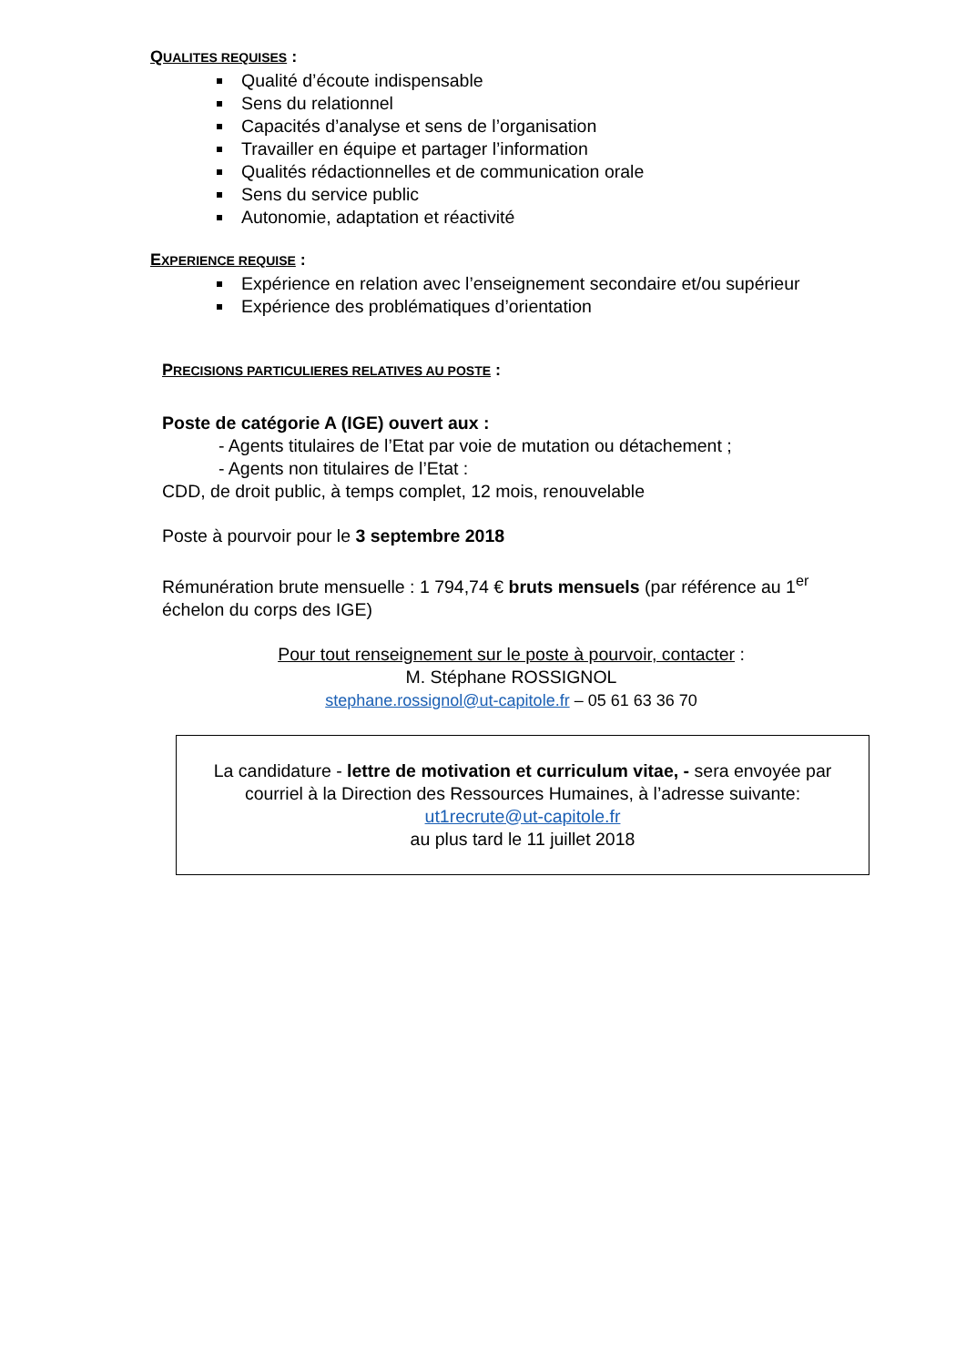QUALITES REQUISES :
Qualité d’écoute indispensable
Sens du relationnel
Capacités d’analyse et sens de l’organisation
Travailler en équipe et partager l’information
Qualités rédactionnelles et de communication orale
Sens du service public
Autonomie, adaptation et réactivité
EXPERIENCE REQUISE :
Expérience en relation avec l’enseignement secondaire et/ou supérieur
Expérience des problématiques d’orientation
PRECISIONS PARTICULIERES RELATIVES AU POSTE :
Poste de catégorie A (IGE) ouvert aux :
- Agents titulaires de l’Etat par voie de mutation ou détachement ;
- Agents non titulaires de l’Etat :
CDD, de droit public, à temps complet, 12 mois, renouvelable
Poste à pourvoir pour le 3 septembre 2018
Rémunération brute mensuelle : 1 794,74 € bruts mensuels (par référence au 1<sup>er</sup> échelon du corps des IGE)
Pour tout renseignement sur le poste à pourvoir, contacter :
M. Stéphane ROSSIGNOL
stephane.rossignol@ut-capitole.fr – 05 61 63 36 70
La candidature - lettre de motivation et curriculum vitae, - sera envoyée par courriel à la Direction des Ressources Humaines, à l’adresse suivante:
ut1recrute@ut-capitole.fr
au plus tard le 11 juillet 2018